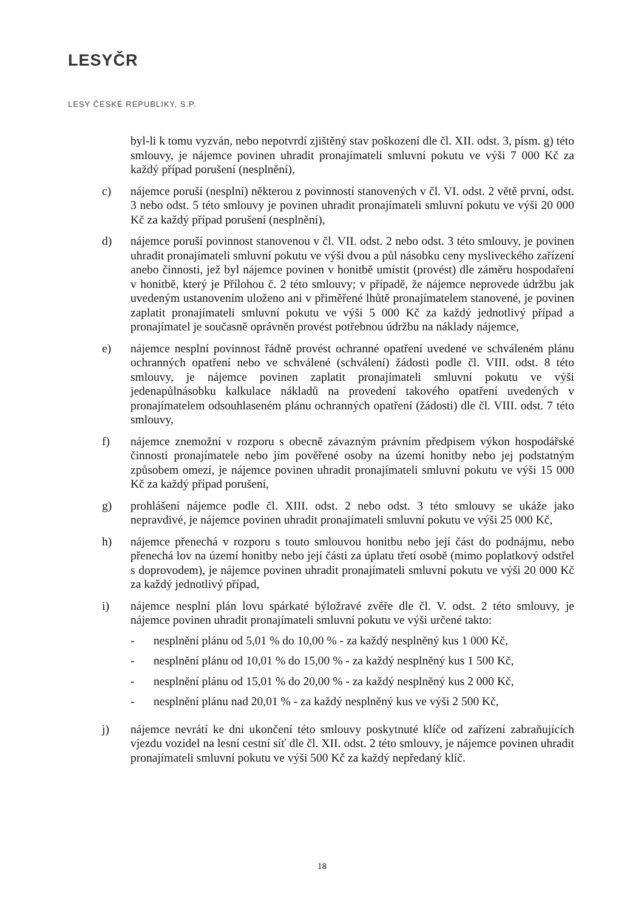LESYČR
LESY ČESKÉ REPUBLIKY, S.P.
byl-li k tomu vyzván, nebo nepotvrdí zjištěný stav poškození dle čl. XII. odst. 3, písm. g) této smlouvy, je nájemce povinen uhradit pronajímateli smluvní pokutu ve výši 7 000 Kč za každý případ porušení (nesplnění),
c) nájemce poruší (nesplní) některou z povinností stanovených v čl. VI. odst. 2 větě první, odst. 3 nebo odst. 5 této smlouvy je povinen uhradit pronajímateli smluvní pokutu ve výši 20 000 Kč za každý případ porušení (nesplnění),
d) nájemce poruší povinnost stanovenou v čl. VII. odst. 2 nebo odst. 3 této smlouvy, je povinen uhradit pronajímateli smluvní pokutu ve výši dvou a půl násobku ceny mysliveckého zařízení anebo činnosti, jež byl nájemce povinen v honitbě umístit (provést) dle záměru hospodaření v honitbě, který je Přílohou č. 2 této smlouvy; v případě, že nájemce neprovede údržbu jak uvedeným ustanovením uloženo ani v přiměřené lhůtě pronajímatelem stanovené, je povinen zaplatit pronajímateli smluvní pokutu ve výši 5 000 Kč za každý jednotlivý případ a pronajímatel je současně oprávněn provést potřebnou údržbu na náklady nájemce,
e) nájemce nesplní povinnost řádně provést ochranné opatření uvedené ve schváleném plánu ochranných opatření nebo ve schválené (schválení) žádosti podle čl. VIII. odst. 8 této smlouvy, je nájemce povinen zaplatit pronajímateli smluvní pokutu ve výši jedenapůlnásobku kalkulace nákladů na provedení takového opatření uvedených v pronajímatelem odsouhlaseném plánu ochranných opatření (žádosti) dle čl. VIII. odst. 7 této smlouvy,
f) nájemce znemožní v rozporu s obecně závazným právním předpisem výkon hospodářské činnosti pronajímatele nebo jím pověřené osoby na území honitby nebo jej podstatným způsobem omezí, je nájemce povinen uhradit pronajímateli smluvní pokutu ve výši 15 000 Kč za každý případ porušení,
g) prohlášení nájemce podle čl. XIII. odst. 2 nebo odst. 3 této smlouvy se ukáže jako nepravdivé, je nájemce povinen uhradit pronajímateli smluvní pokutu ve výši 25 000 Kč,
h) nájemce přenechá v rozporu s touto smlouvou honitbu nebo její část do podnájmu, nebo přenechá lov na území honitby nebo její části za úplatu třetí osobě (mimo poplatkový odstřel s doprovodem), je nájemce povinen uhradit pronajímateli smluvní pokutu ve výši 20 000 Kč za každý jednotlivý případ,
i) nájemce nesplní plán lovu spárkaté býložravé zvěře dle čl. V. odst. 2 této smlouvy, je nájemce povinen uhradit pronajímateli smluvní pokutu ve výši určené takto:
- nesplnění plánu od 5,01 % do 10,00 % - za každý nesplněný kus 1 000 Kč,
- nesplnění plánu od 10,01 % do 15,00 % - za každý nesplněný kus 1 500 Kč,
- nesplnění plánu od 15,01 % do 20,00 % - za každý nesplněný kus 2 000 Kč,
- nesplnění plánu nad 20,01 % - za každý nesplněný kus ve výši 2 500 Kč,
j) nájemce nevrátí ke dni ukončení této smlouvy poskytnuté klíče od zařízení zabraňujících vjezdu vozidel na lesní cestní síť dle čl. XII. odst. 2 této smlouvy, je nájemce povinen uhradit pronajímateli smluvní pokutu ve výši 500 Kč za každý nepředaný klíč.
18